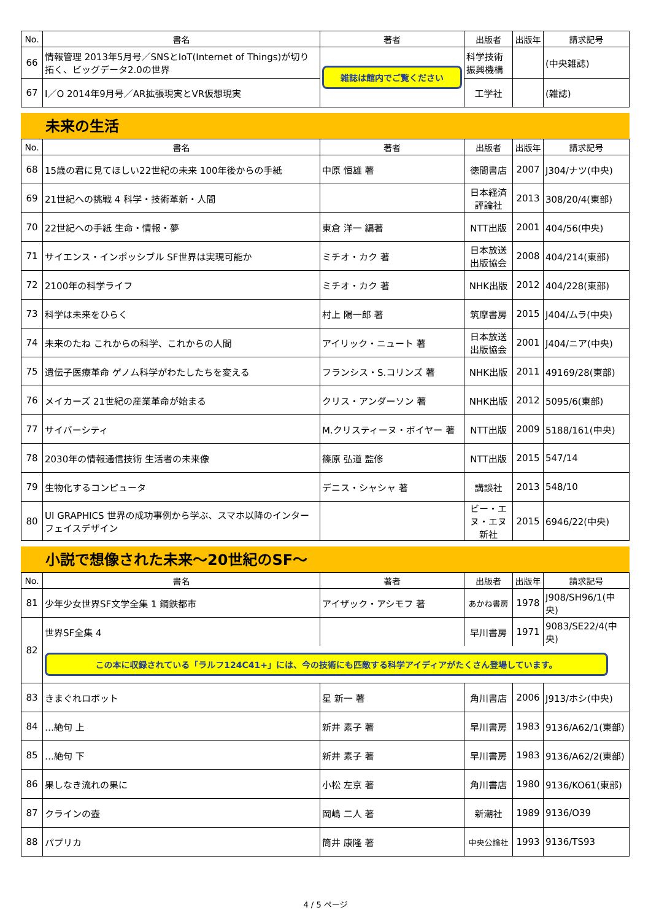| No. | 書名 | 著者 | 出版者 | 出版年 | 請求記号 |
| --- | --- | --- | --- | --- | --- |
| 66 | 情報管理 2013年5月号／SNSとIoT(Internet of Things)が切り拓く、ビッグデータ2.0の世界 | 雑誌は館内でご覧ください | 科学技術振興機構 | | (中央雑誌) |
| 67 | I／O 2014年9月号／AR拡張現実とVR仮想現実 | | 工学社 | | (雑誌) |
未来の生活
| No. | 書名 | 著者 | 出版者 | 出版年 | 請求記号 |
| --- | --- | --- | --- | --- | --- |
| 68 | 15歳の君に見てほしい22世紀の未来 100年後からの手紙 | 中原 恒雄 著 | 徳間書店 | 2007 | J304/ナツ(中央) |
| 69 | 21世紀への挑戦 4 科学・技術革新・人間 | | 日本経済評論社 | 2013 | 308/20/4(東部) |
| 70 | 22世紀への手紙 生命・情報・夢 | 東倉 洋一 編著 | NTT出版 | 2001 | 404/56(中央) |
| 71 | サイエンス・インポッシブル SF世界は実現可能か | ミチオ・カク 著 | 日本放送出版協会 | 2008 | 404/214(東部) |
| 72 | 2100年の科学ライフ | ミチオ・カク 著 | NHK出版 | 2012 | 404/228(東部) |
| 73 | 科学は未来をひらく | 村上 陽一郎 著 | 筑摩書房 | 2015 | J404/ムラ(中央) |
| 74 | 未来のたね これからの科学、これからの人間 | アイリック・ニュート 著 | 日本放送出版協会 | 2001 | J404/ニア(中央) |
| 75 | 遺伝子医療革命 ゲノム科学がわたしたちを変える | フランシス・S.コリンズ 著 | NHK出版 | 2011 | 49169/28(東部) |
| 76 | メイカーズ 21世紀の産業革命が始まる | クリス・アンダーソン 著 | NHK出版 | 2012 | 5095/6(東部) |
| 77 | サイバーシティ | M.クリスティーヌ・ボイヤー 著 | NTT出版 | 2009 | 5188/161(中央) |
| 78 | 2030年の情報通信技術 生活者の未来像 | 篠原 弘道 監修 | NTT出版 | 2015 | 547/14 |
| 79 | 生物化するコンピュータ | デニス・シャシャ 著 | 講談社 | 2013 | 548/10 |
| 80 | UI GRAPHICS 世界の成功事例から学ぶ、スマホ以降のインターフェイスデザイン | | ビー・エヌ・エヌ新社 | 2015 | 6946/22(中央) |
小説で想像された未来～20世紀のSF～
| No. | 書名 | 著者 | 出版者 | 出版年 | 請求記号 |
| --- | --- | --- | --- | --- | --- |
| 81 | 少年少女世界SF文学全集 1 鋼鉄都市 | アイザック・アシモフ 著 | あかね書房 | 1978 | J908/SH96/1(中央) |
| 82 | 世界SF全集 4 | | 早川書房 | 1971 | 9083/SE22/4(中央) |
| | この本に収録されている「ラルフ124C41+」には、今の技術にも匹敵する科学アイディアがたくさん登場しています。 | | | | |
| 83 | きまぐれロボット | 星 新一 著 | 角川書店 | 2006 | J913/ホシ(中央) |
| 84 | …絶句 上 | 新井 素子 著 | 早川書房 | 1983 | 9136/A62/1(東部) |
| 85 | …絶句 下 | 新井 素子 著 | 早川書房 | 1983 | 9136/A62/2(東部) |
| 86 | 果しなき流れの果に | 小松 左京 著 | 角川書店 | 1980 | 9136/KO61(東部) |
| 87 | クラインの壺 | 岡嶋 二人 著 | 新潮社 | 1989 | 9136/O39 |
| 88 | パプリカ | 筒井 康隆 著 | 中央公論社 | 1993 | 9136/TS93 |
4 / 5 ページ